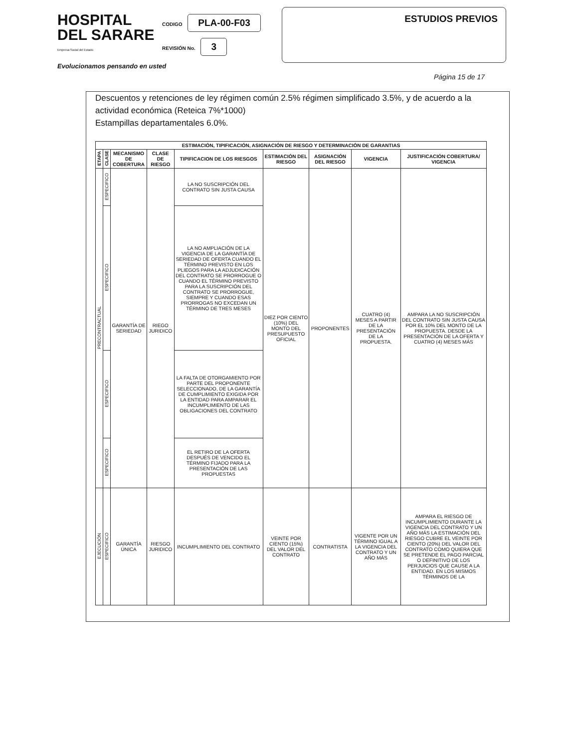HOSPITAL
DEL SARARE
Empresa Social del Estado
CODIGO PLA-00-F03
REVISIÓN No. 3
ESTUDIOS PREVIOS
Evolucionamos pensando en usted
Página 15 de 17
Descuentos y retenciones de ley régimen común 2.5% régimen simplificado 3.5%, y de acuerdo a la actividad económica (Reteica 7%*1000)
Estampillas departamentales 6.0%.
| ESTIMACIÓN, TIPIFICACIÓN, ASIGNACIÓN DE RIESGO Y DETERMINACIÓN DE GARANTIAS | | | | | | | | |
| --- | --- | --- | --- | --- | --- | --- | --- | --- |
| ETAPA | CLASE | MECANISMO DE COBERTURA | CLASE DE RIESGO | TIPIFICACION DE LOS RIESGOS | ESTIMACIÓN DEL RIESGO | ASIGNACIÓN DEL RIESGO | VIGENCIA | JUSTIFICACIÓN COBERTURA/ VIGENCIA |
| PRECONTRACTUAL | ESPECIFICO | GARANTÍA DE SERIEDAD | RIEGO JURIDICO | LA NO SUSCRIPCIÓN DEL CONTRATO SIN JUSTA CAUSA | DIEZ POR CIENTO (10%) DEL MONTO DEL PRESUPUESTO OFICIAL | PROPONENTES | CUATRO (4) MESES A PARTIR DE LA PRESENTACIÓN DE LA PROPUESTA. | AMPARA LA NO SUSCRIPCIÓN DEL CONTRATO SIN JUSTA CAUSA POR EL 10% DEL MONTO DE LA PROPUESTA. DESDE LA PRESENTACIÓN DE LA OFERTA Y CUATRO (4) MESES MÁS |
| | ESPECIFICO | | | LA NO AMPLIACIÓN DE LA VIGENCIA DE LA GARANTÍA DE SERIEDAD DE OFERTA CUANDO EL TÉRMINO PREVISTO EN LOS PLIEGOS PARA LA ADJUDICACIÓN DEL CONTRATO SE PRORROGUE O CUANDO EL TÉRMINO PREVISTO PARA LA SUSCRIPCIÓN DEL CONTRATO SE PRORROGUE, SIEMPRE Y CUANDO ESAS PRORROGAS NO EXCEDAN UN TÉRMINO DE TRES MESES | | | | |
| | ESPECIFICO | | | LA FALTA DE OTORGAMIENTO POR PARTE DEL PROPONENTE SELECCIONADO, DE LA GARANTÍA DE CUMPLIMIENTO EXIGIDA POR LA ENTIDAD PARA AMPARAR EL INCUMPLIMIENTO DE LAS OBLIGACIONES DEL CONTRATO | | | | |
| | ESPECIFICO | | | EL RETIRO DE LA OFERTA DESPUÉS DE VENCIDO EL TÉRMINO FIJADO PARA LA PRESENTACIÓN DE LAS PROPUESTAS | | | | |
| EJECUCIÓN | ESPECIFICO | GARANTÍA ÚNICA | RIESGO JURIDICO | INCUMPLIMIENTO DEL CONTRATO | VEINTE POR CIENTO (15%) DEL VALOR DEL CONTRATO | CONTRATISTA | VIGENTE POR UN TÉRMINO IGUAL A LA VIGENCIA DEL CONTRATO Y UN AÑO MÁS | AMPARA EL RIESGO DE INCUMPLIMIENTO DURANTE LA VIGENCIA DEL CONTRATO Y UN AÑO MÁS LA ESTIMACIÓN DEL RIESGO CUBRE EL VEINTE POR CIENTO (20%) DEL VALOR DEL CONTRATO COMO QUIERA QUE SE PRETENDE EL PAGO PARCIAL O DEFINITIVO DE LOS PERJUICIOS QUE CAUSE A LA ENTIDAD. EN LOS MISMOS TÉRMINOS DE LA |